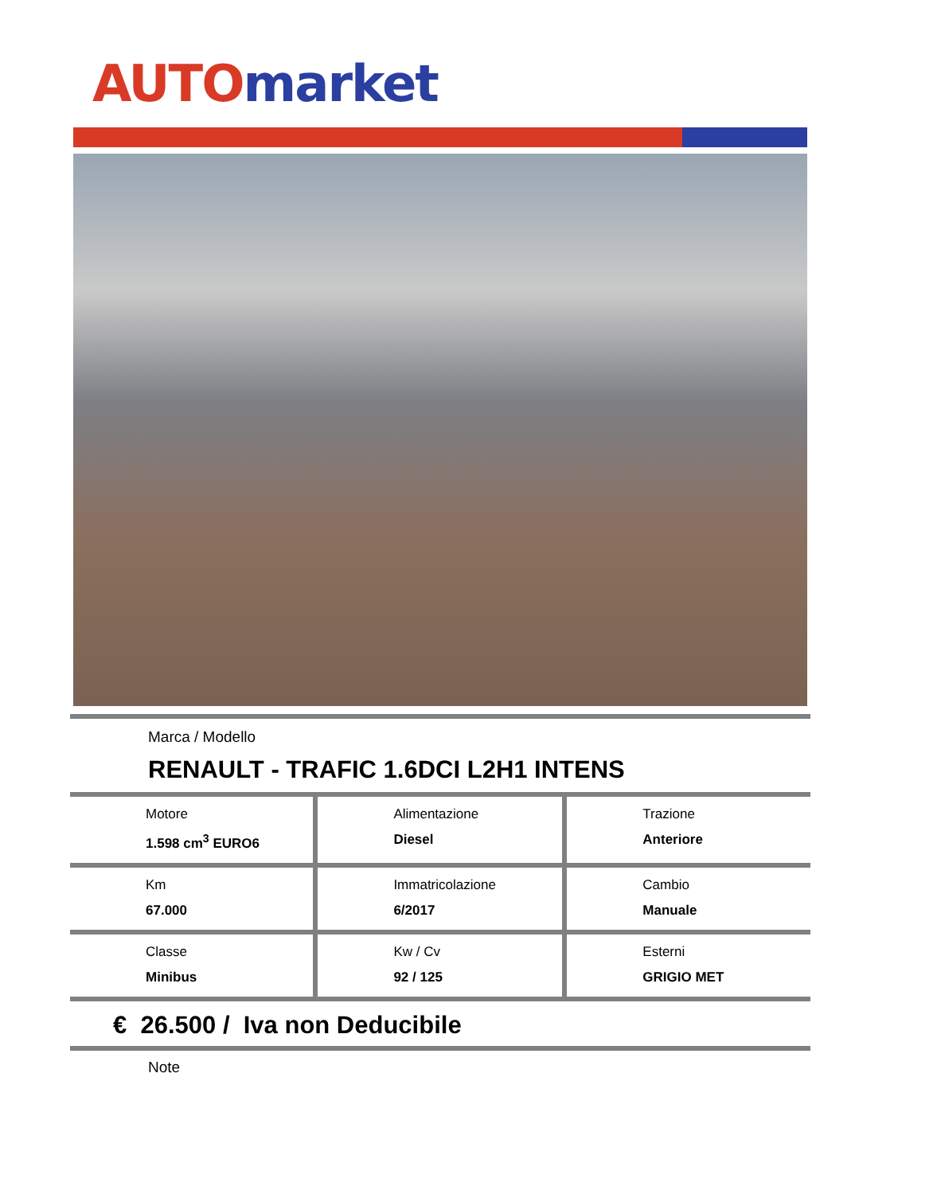AUTO market
Marca / Modello
RENAULT - TRAFIC 1.6DCI L2H1 INTENS
| Motore 1.598 cm<sup>3</sup> EURO6 | Alimentazione Diesel | Trazione Anteriore |
| Km 67.000 | Immatricolazione 6/2017 | Cambio Manuale |
| Classe Minibus | Kw / Cv 92 / 125 | Esterni GRIGIO MET |
€ 26.500 / Iva non Deducibile
Note